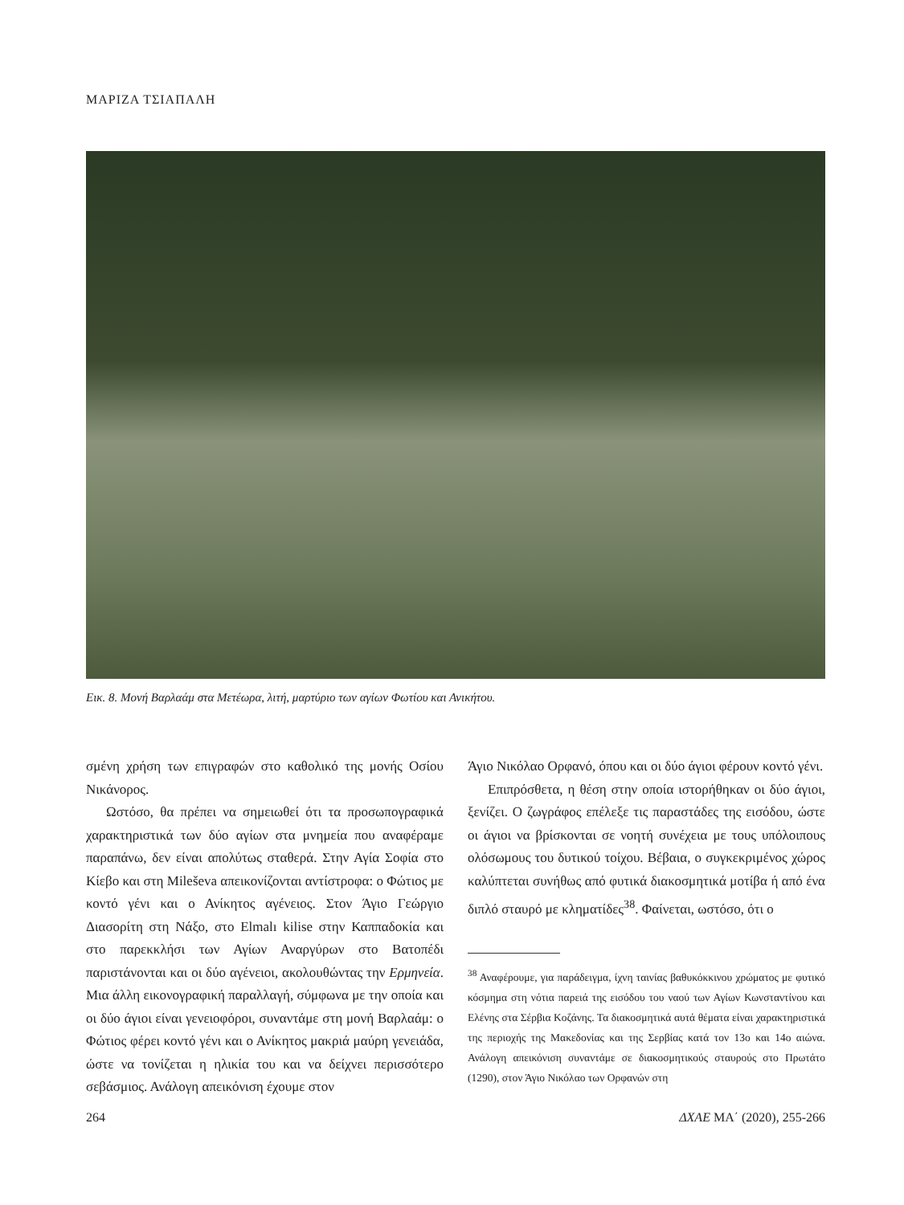ΜΑΡΙΖΑ ΤΣΙΑΠΑΛΗ
Εικ. 8. Μονή Βαρλαάμ στα Μετέωρα, λιτή, μαρτύριο των αγίων Φωτίου και Ανικήτου.
σμένη χρήση των επιγραφών στο καθολικό της μονής Οσίου Νικάνορος.
Ωστόσο, θα πρέπει να σημειωθεί ότι τα προσωπογραφικά χαρακτηριστικά των δύο αγίων στα μνημεία που αναφέραμε παραπάνω, δεν είναι απολύτως σταθερά. Στην Αγία Σοφία στο Κίεβο και στη Mileševa απεικονίζονται αντίστροφα: ο Φώτιος με κοντό γένι και ο Ανίκητος αγένειος. Στον Άγιο Γεώργιο Διασορίτη στη Νάξο, στο Elmalı kilise στην Καππαδοκία και στο παρεκκλήσι των Αγίων Αναργύρων στο Βατοπέδι παριστάνονται και οι δύο αγένειοι, ακολουθώντας την Ερμηνεία. Μια άλλη εικονογραφική παραλλαγή, σύμφωνα με την οποία και οι δύο άγιοι είναι γενειοφόροι, συναντάμε στη μονή Βαρλαάμ: ο Φώτιος φέρει κοντό γένι και ο Ανίκητος μακριά μαύρη γενειάδα, ώστε να τονίζεται η ηλικία του και να δείχνει περισσότερο σεβάσμιος. Ανάλογη απεικόνιση έχουμε στον
Άγιο Νικόλαο Ορφανό, όπου και οι δύο άγιοι φέρουν κοντό γένι.
Επιπρόσθετα, η θέση στην οποία ιστορήθηκαν οι δύο άγιοι, ξενίζει. Ο ζωγράφος επέλεξε τις παραστάδες της εισόδου, ώστε οι άγιοι να βρίσκονται σε νοητή συνέχεια με τους υπόλοιπους ολόσωμους του δυτικού τοίχου. Βέβαια, ο συγκεκριμένος χώρος καλύπτεται συνήθως από φυτικά διακοσμητικά μοτίβα ή από ένα διπλό σταυρό με κληματίδες<sup>38</sup>. Φαίνεται, ωστόσο, ότι ο
<sup>38</sup> Αναφέρουμε, για παράδειγμα, ίχνη ταινίας βαθυκόκκινου χρώματος με φυτικό κόσμημα στη νότια παρειά της εισόδου του ναού των Αγίων Κωνσταντίνου και Ελένης στα Σέρβια Κοζάνης. Τα διακοσμητικά αυτά θέματα είναι χαρακτηριστικά της περιοχής της Μακεδονίας και της Σερβίας κατά τον 13ο και 14ο αιώνα. Ανάλογη απεικόνιση συναντάμε σε διακοσμητικούς σταυρούς στο Πρωτάτο (1290), στον Άγιο Νικόλαο των Ορφανών στη
264 ΔΧΑΕ ΜΑ΄ (2020), 255-266